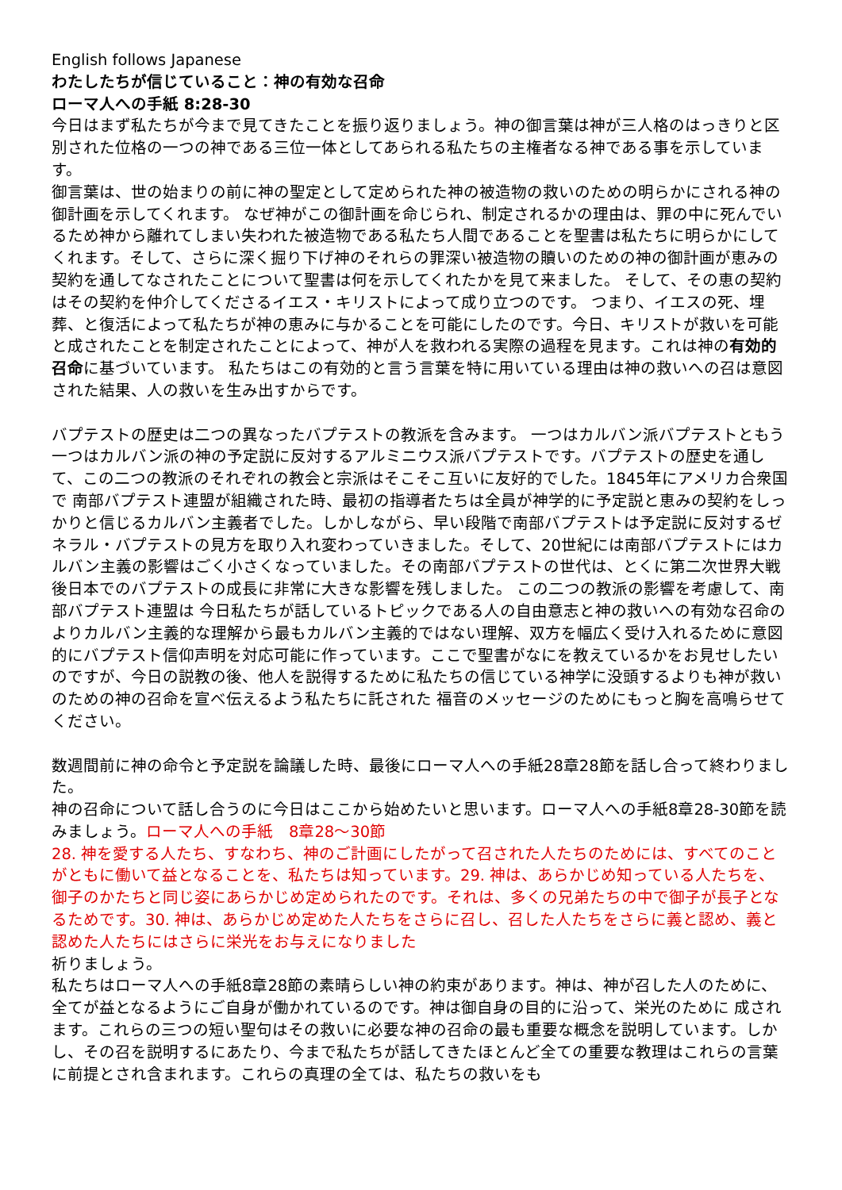English follows Japanese
わたしたちが信じていること：神の有効な召命
ローマ人への手紙 8:28-30
今日はまず私たちが今まで見てきたことを振り返りましょう。神の御言葉は神が三人格のはっきりと区別された位格の一つの神である三位一体としてあられる私たちの主権者なる神である事を示しています。
御言葉は、世の始まりの前に神の聖定として定められた神の被造物の救いのための明らかにされる神の御計画を示してくれます。 なぜ神がこの御計画を命じられ、制定されるかの理由は、罪の中に死んでいるため神から離れてしまい失われた被造物である私たち人間であることを聖書は私たちに明らかにしてくれます。そして、さらに深く掘り下げ神のそれらの罪深い被造物の贖いのための神の御計画が恵みの契約を通してなされたことについて聖書は何を示してくれたかを見て来ました。 そして、その恵の契約はその契約を仲介してくださるイエス・キリストによって成り立つのです。 つまり、イエスの死、埋葬、と復活によって私たちが神の恵みに与かることを可能にしたのです。今日、キリストが救いを可能と成されたことを制定されたことによって、神が人を救われる実際の過程を見ます。これは神の有効的召命に基づいています。 私たちはこの有効的と言う言葉を特に用いている理由は神の救いへの召は意図された結果、人の救いを生み出すからです。
バプテストの歴史は二つの異なったバプテストの教派を含みます。 一つはカルバン派バプテストともう一つはカルバン派の神の予定説に反対するアルミニウス派バプテストです。バプテストの歴史を通して、この二つの教派のそれぞれの教会と宗派はそこそこ互いに友好的でした。1845年にアメリカ合衆国で 南部バプテスト連盟が組織された時、最初の指導者たちは全員が神学的に予定説と恵みの契約をしっかりと信じるカルバン主義者でした。しかしながら、早い段階で南部バプテストは予定説に反対するゼネラル・バプテストの見方を取り入れ変わっていきました。そして、20世紀には南部バプテストにはカルバン主義の影響はごく小さくなっていました。その南部バプテストの世代は、とくに第二次世界大戦後日本でのバプテストの成長に非常に大きな影響を残しました。 この二つの教派の影響を考慮して、南部バプテスト連盟は 今日私たちが話しているトピックである人の自由意志と神の救いへの有効な召命のよりカルバン主義的な理解から最もカルバン主義的ではない理解、双方を幅広く受け入れるために意図的にバプテスト信仰声明を対応可能に作っています。ここで聖書がなにを教えているかをお見せしたいのですが、今日の説教の後、他人を説得するために私たちの信じている神学に没頭するよりも神が救いのための神の召命を宣べ伝えるよう私たちに託された 福音のメッセージのためにもっと胸を高鳴らせてください。
数週間前に神の命令と予定説を論議した時、最後にローマ人への手紙28章28節を話し合って終わりました。
神の召命について話し合うのに今日はここから始めたいと思います。ローマ人への手紙8章28-30節を読みましょう。ローマ人への手紙　8章28〜30節
28. 神を愛する人たち、すなわち、神のご計画にしたがって召された人たちのためには、すべてのことがともに働いて益となることを、私たちは知っています。29. 神は、あらかじめ知っている人たちを、御子のかたちと同じ姿にあらかじめ定められたのです。それは、多くの兄弟たちの中で御子が長子となるためです。30. 神は、あらかじめ定めた人たちをさらに召し、召した人たちをさらに義と認め、義と認めた人たちにはさらに栄光をお与えになりました
祈りましょう。
私たちはローマ人への手紙8章28節の素晴らしい神の約束があります。神は、神が召した人のために、全てが益となるようにご自身が働かれているのです。神は御自身の目的に沿って、栄光のために 成されます。これらの三つの短い聖句はその救いに必要な神の召命の最も重要な概念を説明しています。しかし、その召を説明するにあたり、今まで私たちが話してきたほとんど全ての重要な教理はこれらの言葉に前提とされ含まれます。これらの真理の全ては、私たちの救いをも